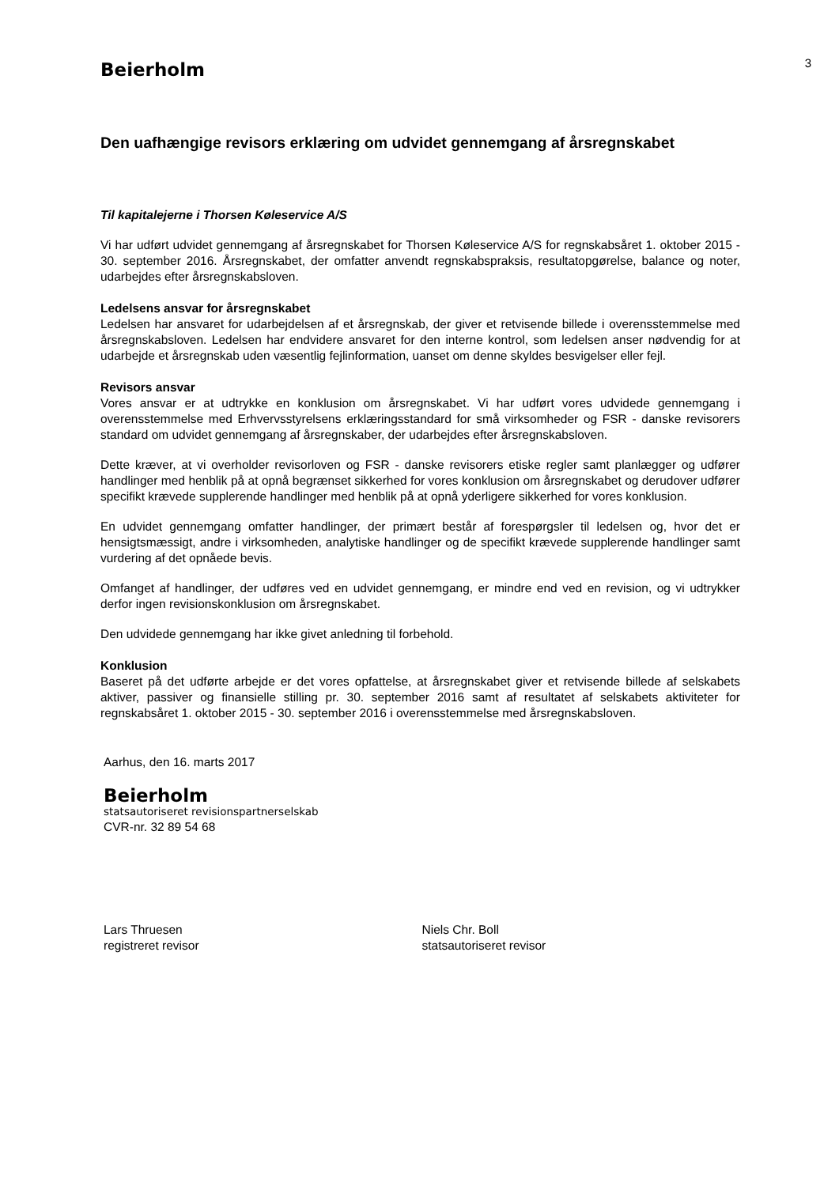Beierholm
3
Den uafhængige revisors erklæring om udvidet gennemgang af årsregnskabet
Til kapitalejerne i Thorsen Køleservice A/S
Vi har udført udvidet gennemgang af årsregnskabet for Thorsen Køleservice A/S for regnskabsåret 1. oktober 2015 - 30. september 2016. Årsregnskabet, der omfatter anvendt regnskabspraksis, resultatopgørelse, balance og noter, udarbejdes efter årsregnskabsloven.
Ledelsens ansvar for årsregnskabet
Ledelsen har ansvaret for udarbejdelsen af et årsregnskab, der giver et retvisende billede i overensstemmelse med årsregnskabsloven. Ledelsen har endvidere ansvaret for den interne kontrol, som ledelsen anser nødvendig for at udarbejde et årsregnskab uden væsentlig fejlinformation, uanset om denne skyldes besvigelser eller fejl.
Revisors ansvar
Vores ansvar er at udtrykke en konklusion om årsregnskabet. Vi har udført vores udvidede gennemgang i overensstemmelse med Erhvervsstyrelsens erklæringsstandard for små virksomheder og FSR - danske revisorers standard om udvidet gennemgang af årsregnskaber, der udarbejdes efter årsregnskabsloven.
Dette kræver, at vi overholder revisorloven og FSR - danske revisorers etiske regler samt planlægger og udfører handlinger med henblik på at opnå begrænset sikkerhed for vores konklusion om årsregnskabet og derudover udfører specifikt krævede supplerende handlinger med henblik på at opnå yderligere sikkerhed for vores konklusion.
En udvidet gennemgang omfatter handlinger, der primært består af forespørgsler til ledelsen og, hvor det er hensigtsmæssigt, andre i virksomheden, analytiske handlinger og de specifikt krævede supplerende handlinger samt vurdering af det opnåede bevis.
Omfanget af handlinger, der udføres ved en udvidet gennemgang, er mindre end ved en revision, og vi udtrykker derfor ingen revisionskonklusion om årsregnskabet.
Den udvidede gennemgang har ikke givet anledning til forbehold.
Konklusion
Baseret på det udførte arbejde er det vores opfattelse, at årsregnskabet giver et retvisende billede af selskabets aktiver, passiver og finansielle stilling pr. 30. september 2016 samt af resultatet af selskabets aktiviteter for regnskabsåret 1. oktober 2015 - 30. september 2016 i overensstemmelse med årsregnskabsloven.
Aarhus, den 16. marts 2017
Beierholm
statsautoriseret revisionspartnerselskab
CVR-nr. 32 89 54 68
Lars Thruesen
registreret revisor
Niels Chr. Boll
statsautoriseret revisor